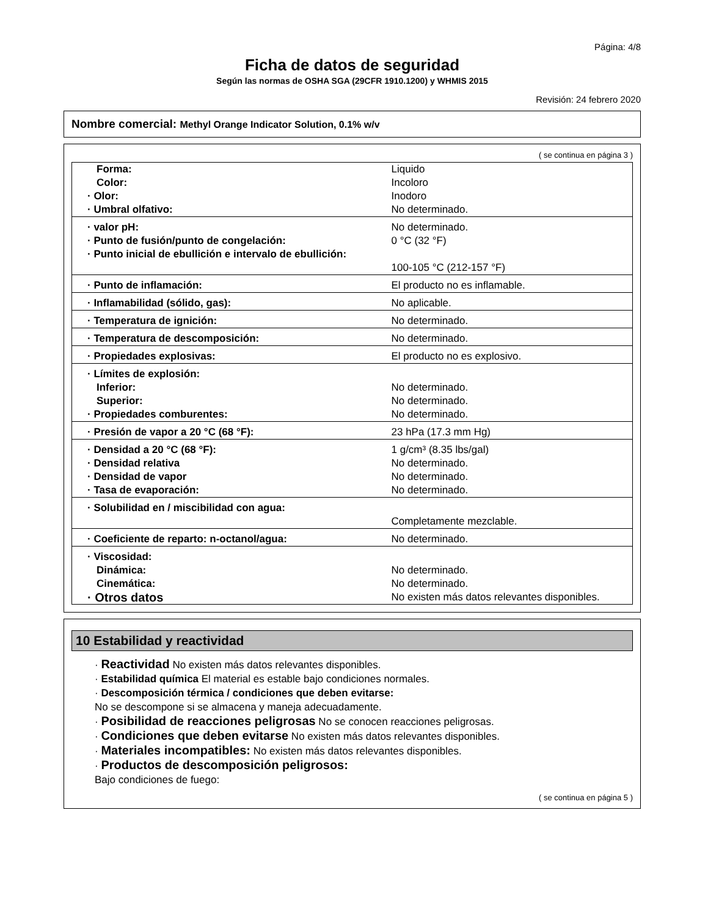Página: 4/8
Ficha de datos de seguridad
Según las normas de OSHA SGA (29CFR 1910.1200) y WHMIS 2015
Revisión: 24 febrero 2020
Nombre comercial: Methyl Orange Indicator Solution, 0.1% w/v
( se continua en página 3 )
| Forma: | Liquido |
| Color: | Incoloro |
| · Olor: | Inodoro |
| · Umbral olfativo: | No determinado. |
| · valor pH: | No determinado. |
| · Punto de fusión/punto de congelación: | 0 °C (32 °F) |
| · Punto inicial de ebullición e intervalo de ebullición: | 100-105 °C (212-157 °F) |
| · Punto de inflamación: | El producto no es inflamable. |
| · Inflamabilidad (sólido, gas): | No aplicable. |
| · Temperatura de ignición: | No determinado. |
| · Temperatura de descomposición: | No determinado. |
| · Propiedades explosivas: | El producto no es explosivo. |
| · Límites de explosión: | |
| Inferior: | No determinado. |
| Superior: | No determinado. |
| · Propiedades comburentes: | No determinado. |
| · Presión de vapor a 20 °C (68 °F): | 23 hPa (17.3 mm Hg) |
| · Densidad a 20 °C (68 °F): | 1 g/cm³ (8.35 lbs/gal) |
| · Densidad relativa | No determinado. |
| · Densidad de vapor | No determinado. |
| · Tasa de evaporación: | No determinado. |
| · Solubilidad en / miscibilidad con agua: | Completamente mezclable. |
| · Coeficiente de reparto: n-octanol/agua: | No determinado. |
| · Viscosidad: | |
| Dinámica: | No determinado. |
| Cinemática: | No determinado. |
| · Otros datos | No existen más datos relevantes disponibles. |
10 Estabilidad y reactividad
· Reactividad No existen más datos relevantes disponibles.
· Estabilidad química El material es estable bajo condiciones normales.
· Descomposición térmica / condiciones que deben evitarse:
No se descompone si se almacena y maneja adecuadamente.
· Posibilidad de reacciones peligrosas No se conocen reacciones peligrosas.
· Condiciones que deben evitarse No existen más datos relevantes disponibles.
· Materiales incompatibles: No existen más datos relevantes disponibles.
· Productos de descomposición peligrosos:
Bajo condiciones de fuego:
( se continua en página 5 )